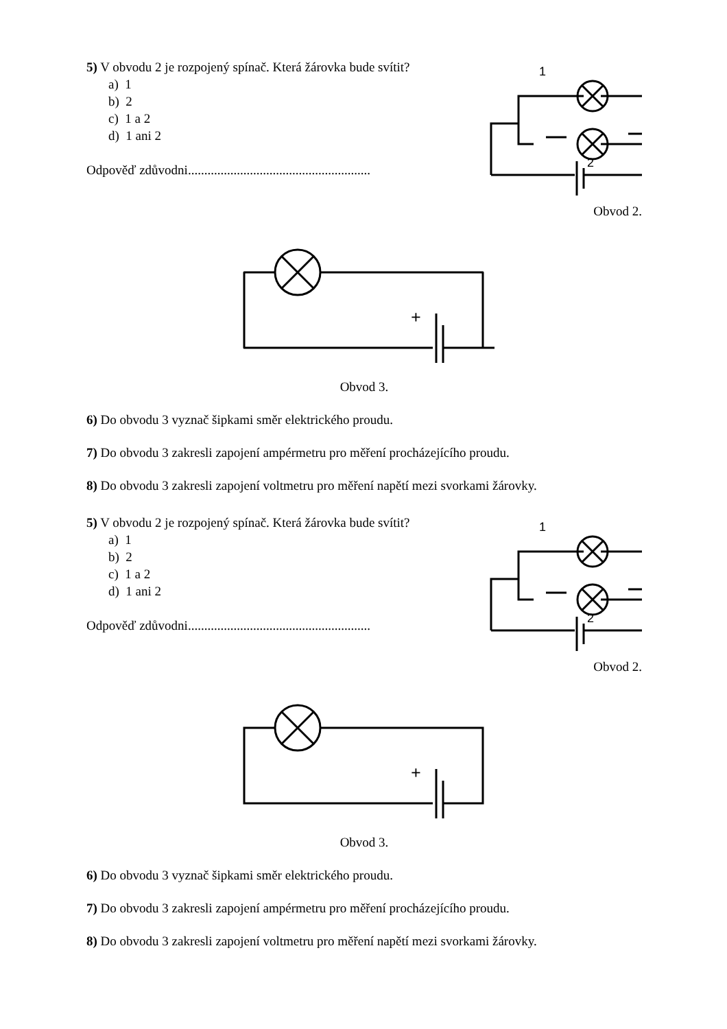5) V obvodu 2 je rozpojený spínač. Která žárovka bude svítit?
a) 1
b) 2
c) 1 a 2
d) 1 ani 2
Odpověď zdůvodni........................................................
1
2
Obvod 2.
+
Obvod 3.
6) Do obvodu 3 vyznač šipkami směr elektrického proudu.
7) Do obvodu 3 zakresli zapojení ampérmetru pro měření procházejícího proudu.
8) Do obvodu 3 zakresli zapojení voltmetru pro měření napětí mezi svorkami žárovky.
5) V obvodu 2 je rozpojený spínač. Která žárovka bude svítit?
a) 1
b) 2
c) 1 a 2
d) 1 ani 2
Odpověď zdůvodni........................................................
1
2
Obvod 2.
+
Obvod 3.
6) Do obvodu 3 vyznač šipkami směr elektrického proudu.
7) Do obvodu 3 zakresli zapojení ampérmetru pro měření procházejícího proudu.
8) Do obvodu 3 zakresli zapojení voltmetru pro měření napětí mezi svorkami žárovky.